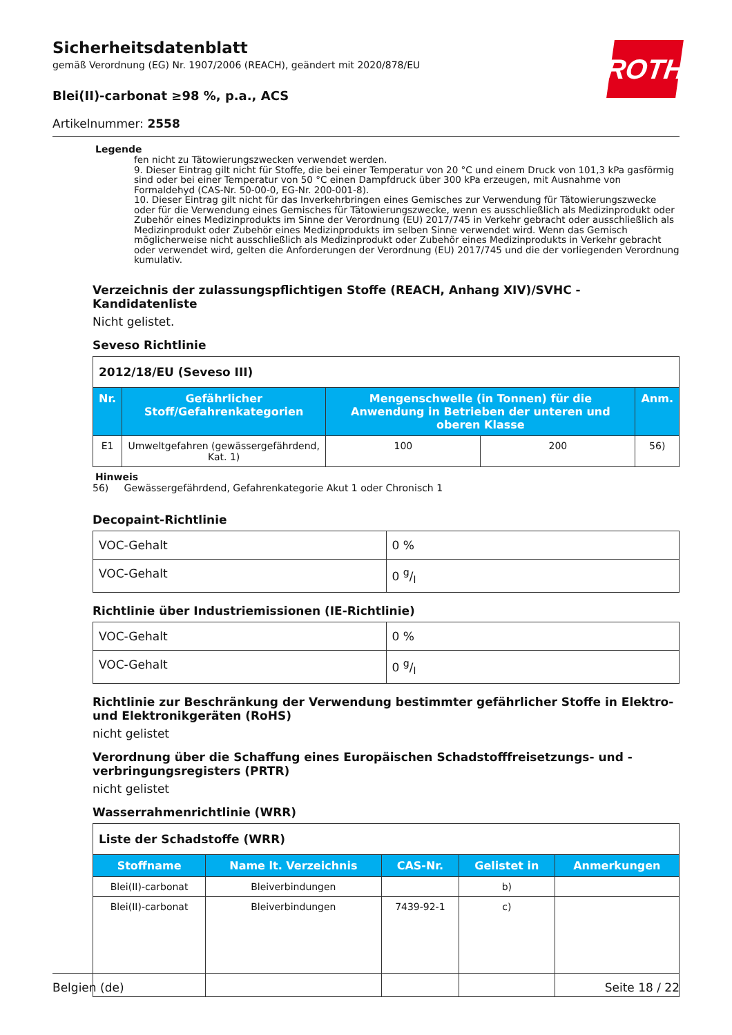ROTH
Sicherheitsdatenblatt
gemäß Verordnung (EG) Nr. 1907/2006 (REACH), geändert mit 2020/878/EU
Blei(II)-carbonat ≥98 %, p.a., ACS
Artikelnummer: 2558
Legende
fen nicht zu Tätowierungszwecken verwendet werden.
9. Dieser Eintrag gilt nicht für Stoffe, die bei einer Temperatur von 20 °C und einem Druck von 101,3 kPa gasförmig sind oder bei einer Temperatur von 50 °C einen Dampfdruck über 300 kPa erzeugen, mit Ausnahme von Formaldehyd (CAS-Nr. 50-00-0, EG-Nr. 200-001-8).
10. Dieser Eintrag gilt nicht für das Inverkehrbringen eines Gemisches zur Verwendung für Tätowierungszwecke oder für die Verwendung eines Gemisches für Tätowierungszwecke, wenn es ausschließlich als Medizinprodukt oder Zubehör eines Medizinprodukts im Sinne der Verordnung (EU) 2017/745 in Verkehr gebracht oder ausschließlich als Medizinprodukt oder Zubehör eines Medizinprodukts im selben Sinne verwendet wird. Wenn das Gemisch möglicherweise nicht ausschließlich als Medizinprodukt oder Zubehör eines Medizinprodukts in Verkehr gebracht oder verwendet wird, gelten die Anforderungen der Verordnung (EU) 2017/745 und die der vorliegenden Verordnung kumulativ.
Verzeichnis der zulassungspflichtigen Stoffe (REACH, Anhang XIV)/SVHC - Kandidatenliste
Nicht gelistet.
Seveso Richtlinie
| 2012/18/EU (Seveso III) | | | | |
| Nr. | Gefährlicher Stoff/Gefahrenkategorien | Mengenschwelle (in Tonnen) für die Anwendung in Betrieben der unteren und oberen Klasse | | Anm. |
| E1 | Umweltgefahren (gewässergefährdend, Kat. 1) | 100 | 200 | 56) |
Hinweis
56) Gewässergefährdend, Gefahrenkategorie Akut 1 oder Chronisch 1
Decopaint-Richtlinie
| VOC-Gehalt | 0 % |
| VOC-Gehalt | 0 g/l |
Richtlinie über Industriemissionen (IE-Richtlinie)
| VOC-Gehalt | 0 % |
| VOC-Gehalt | 0 g/l |
Richtlinie zur Beschränkung der Verwendung bestimmter gefährlicher Stoffe in Elektro- und Elektronikgeräten (RoHS)
nicht gelistet
Verordnung über die Schaffung eines Europäischen Schadstofffreisetzungs- und -verbringungsregisters (PRTR)
nicht gelistet
Wasserrahmenrichtlinie (WRR)
| Liste der Schadstoffe (WRR) | | | | |
| Stoffname | Name lt. Verzeichnis | CAS-Nr. | Gelistet in | Anmerkungen |
| Blei(II)-carbonat | Bleiverbindungen | | b) | |
| Blei(II)-carbonat | Bleiverbindungen | 7439-92-1 | c) | |
Belgien (de) Seite 18 / 22